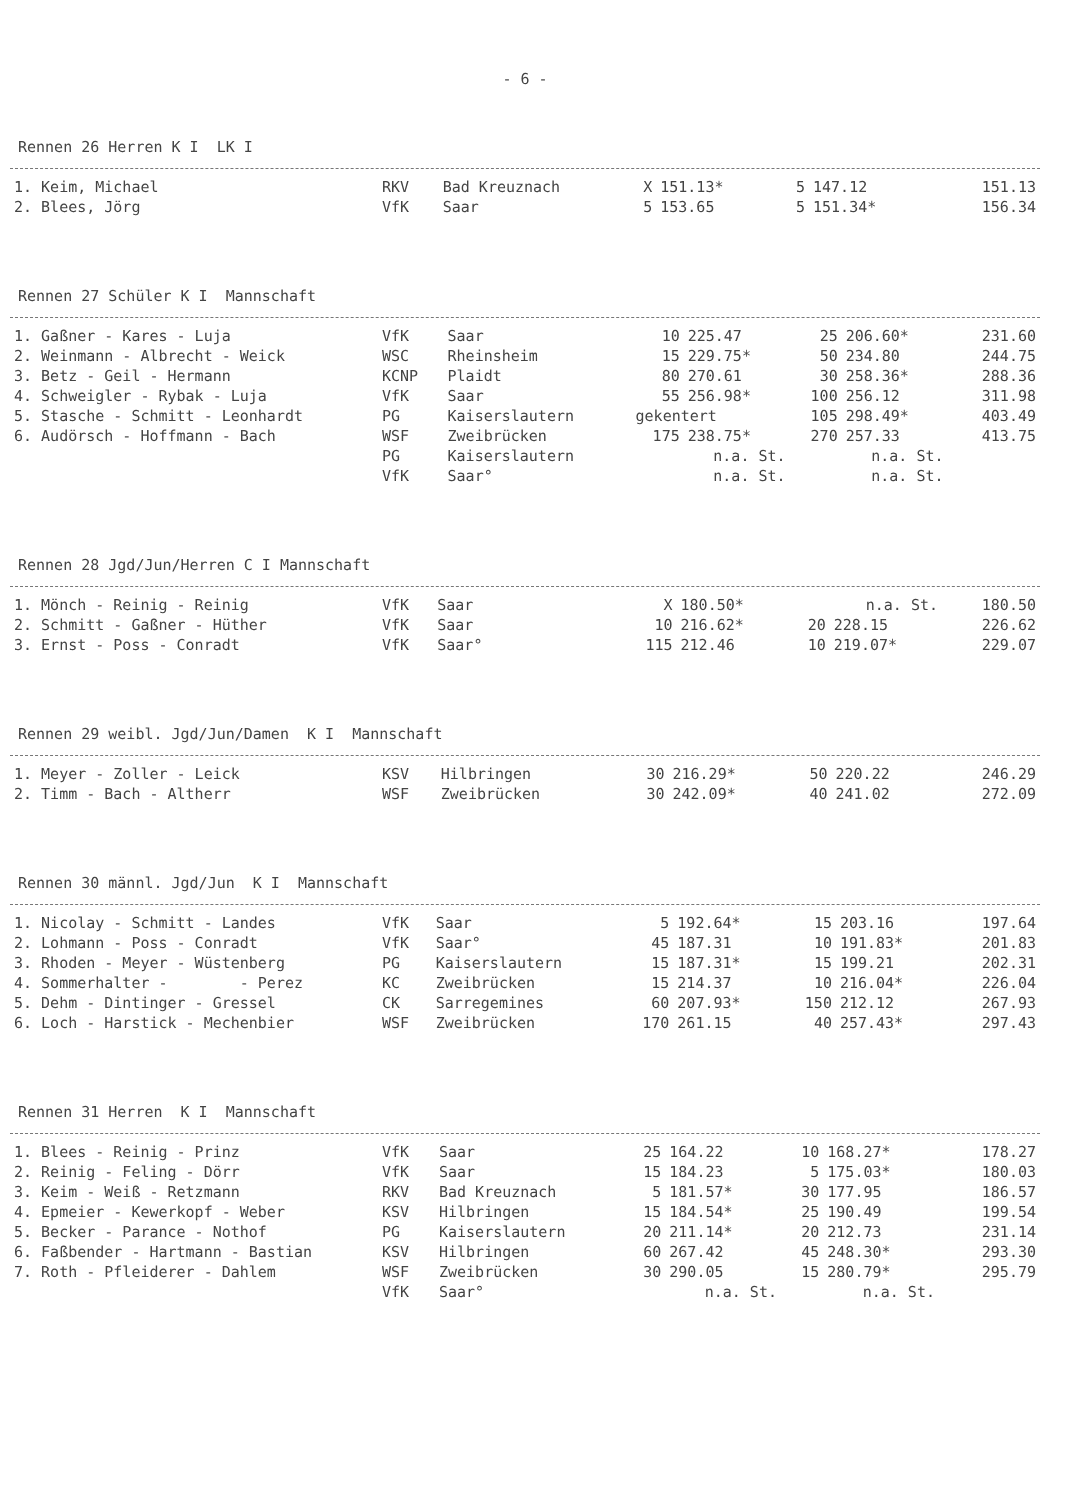- 6 -
Rennen 26 Herren K I LK I
| 1. Keim, Michael | RKV | Bad Kreuznach | X | 151.13* | 5 | 147.12 | 151.13 |
| 2. Blees, Jörg | VfK | Saar | 5 | 153.65 | 5 | 151.34* | 156.34 |
Rennen 27 Schüler K I Mannschaft
| 1. Gaßner - Kares - Luja | VfK | Saar | 10 | 225.47 | 25 | 206.60* | 231.60 |
| 2. Weinmann - Albrecht - Weick | WSC | Rheinsheim | 15 | 229.75* | 50 | 234.80 | 244.75 |
| 3. Betz - Geil - Hermann | KCNP | Plaidt | 80 | 270.61 | 30 | 258.36* | 288.36 |
| 4. Schweigler - Rybak - Luja | VfK | Saar | 55 | 256.98* | 100 | 256.12 | 311.98 |
| 5. Stasche - Schmitt - Leonhardt | PG | Kaiserslautern | gekentert | | 105 | 298.49* | 403.49 |
| 6. Audörsch - Hoffmann - Bach | WSF | Zweibrücken | 175 | 238.75* | 270 | 257.33 | 413.75 |
| | PG | Kaiserslautern | n.a. St. | | n.a. St. | | |
| | VfK | Saar° | n.a. St. | | n.a. St. | | |
Rennen 28 Jgd/Jun/Herren C I Mannschaft
| 1. Mönch - Reinig - Reinig | VfK | Saar | X | 180.50* | n.a. St. | | 180.50 |
| 2. Schmitt - Gaßner - Hüther | VfK | Saar | 10 | 216.62* | 20 | 228.15 | 226.62 |
| 3. Ernst - Poss - Conradt | VfK | Saar° | 115 | 212.46 | 10 | 219.07* | 229.07 |
Rennen 29 weibl. Jgd/Jun/Damen K I Mannschaft
| 1. Meyer - Zoller - Leick | KSV | Hilbringen | 30 | 216.29* | 50 | 220.22 | 246.29 |
| 2. Timm - Bach - Altherr | WSF | Zweibrücken | 30 | 242.09* | 40 | 241.02 | 272.09 |
Rennen 30 männl. Jgd/Jun K I Mannschaft
| 1. Nicolay - Schmitt - Landes | VfK | Saar | 5 | 192.64* | 15 | 203.16 | 197.64 |
| 2. Lohmann - Poss - Conradt | VfK | Saar° | 45 | 187.31 | 10 | 191.83* | 201.83 |
| 3. Rhoden - Meyer - Wüstenberg | PG | Kaiserslautern | 15 | 187.31* | 15 | 199.21 | 202.31 |
| 4. Sommerhalter - - Perez | KC | Zweibrücken | 15 | 214.37 | 10 | 216.04* | 226.04 |
| 5. Dehm - Dintinger - Gressel | CK | Sarregemines | 60 | 207.93* | 150 | 212.12 | 267.93 |
| 6. Loch - Harstick - Mechenbier | WSF | Zweibrücken | 170 | 261.15 | 40 | 257.43* | 297.43 |
Rennen 31 Herren K I Mannschaft
| 1. Blees - Reinig - Prinz | VfK | Saar | 25 | 164.22 | 10 | 168.27* | 178.27 |
| 2. Reinig - Feling - Dörr | VfK | Saar | 15 | 184.23 | 5 | 175.03* | 180.03 |
| 3. Keim - Weiß - Retzmann | RKV | Bad Kreuznach | 5 | 181.57* | 30 | 177.95 | 186.57 |
| 4. Epmeier - Kewerkopf - Weber | KSV | Hilbringen | 15 | 184.54* | 25 | 190.49 | 199.54 |
| 5. Becker - Parance - Nothof | PG | Kaiserslautern | 20 | 211.14* | 20 | 212.73 | 231.14 |
| 6. Faßbender - Hartmann - Bastian | KSV | Hilbringen | 60 | 267.42 | 45 | 248.30* | 293.30 |
| 7. Roth - Pfleiderer - Dahlem | WSF | Zweibrücken | 30 | 290.05 | 15 | 280.79* | 295.79 |
| | VfK | Saar° | n.a. St. | | n.a. St. | | |